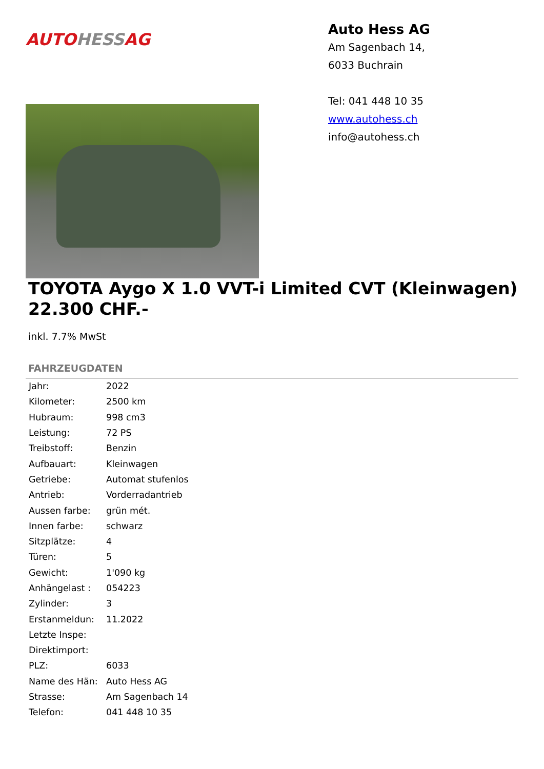AUTO HESS AG
Auto Hess AG
Am Sagenbach 14,
6033 Buchrain
Tel: 041 448 10 35
www.autohess.ch
info@autohess.ch
TOYOTA Aygo X 1.0 VVT-i Limited CVT (Kleinwagen)
22.300 CHF.-
inkl. 7.7% MwSt
FAHRZEUGDATEN
| Jahr: | 2022 |
| Kilometer: | 2500 km |
| Hubraum: | 998 cm3 |
| Leistung: | 72 PS |
| Treibstoff: | Benzin |
| Aufbauart: | Kleinwagen |
| Getriebe: | Automat stufenlos |
| Antrieb: | Vorderradantrieb |
| Aussen farbe: | grün mét. |
| Innen farbe: | schwarz |
| Sitzplätze: | 4 |
| Türen: | 5 |
| Gewicht: | 1'090 kg |
| Anhängelast : | 054223 |
| Zylinder: | 3 |
| Erstanmeldun: | 11.2022 |
| Letzte Inspe: | |
| Direktimport: | |
| PLZ: | 6033 |
| Name des Hän: | Auto Hess AG |
| Strasse: | Am Sagenbach 14 |
| Telefon: | 041 448 10 35 |